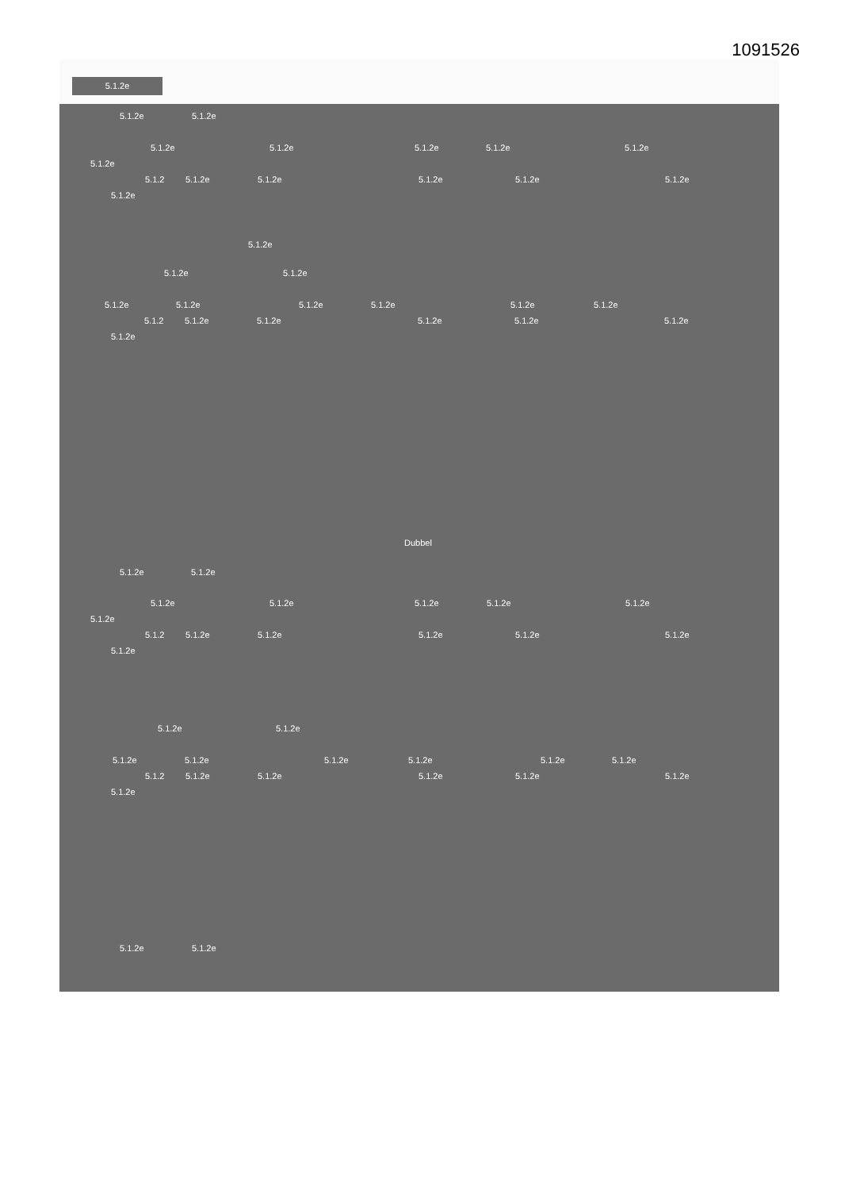1091526
5.1.2e
5.1.2e 5.1.2e
5.1.2e 5.1.2e 5.1.2e 5.1.2e 5.1.2e
5.1.2e
5.1.2 5.1.2e 5.1.2e 5.1.2e 5.1.2e 5.1.2e
5.1.2e
5.1.2e
5.1.2e 5.1.2e
5.1.2e 5.1.2e 5.1.2e 5.1.2e 5.1.2e 5.1.2e
5.1.2 5.1.2e 5.1.2e 5.1.2e 5.1.2e 5.1.2e
5.1.2e
Dubbel
5.1.2e 5.1.2e
5.1.2e 5.1.2e 5.1.2e 5.1.2e 5.1.2e
5.1.2e
5.1.2 5.1.2e 5.1.2e 5.1.2e 5.1.2e 5.1.2e
5.1.2e
5.1.2e 5.1.2e
5.1.2e 5.1.2e 5.1.2e 5.1.2e 5.1.2e 5.1.2e
5.1.2 5.1.2e 5.1.2e 5.1.2e 5.1.2e 5.1.2e
5.1.2e
5.1.2e 5.1.2e